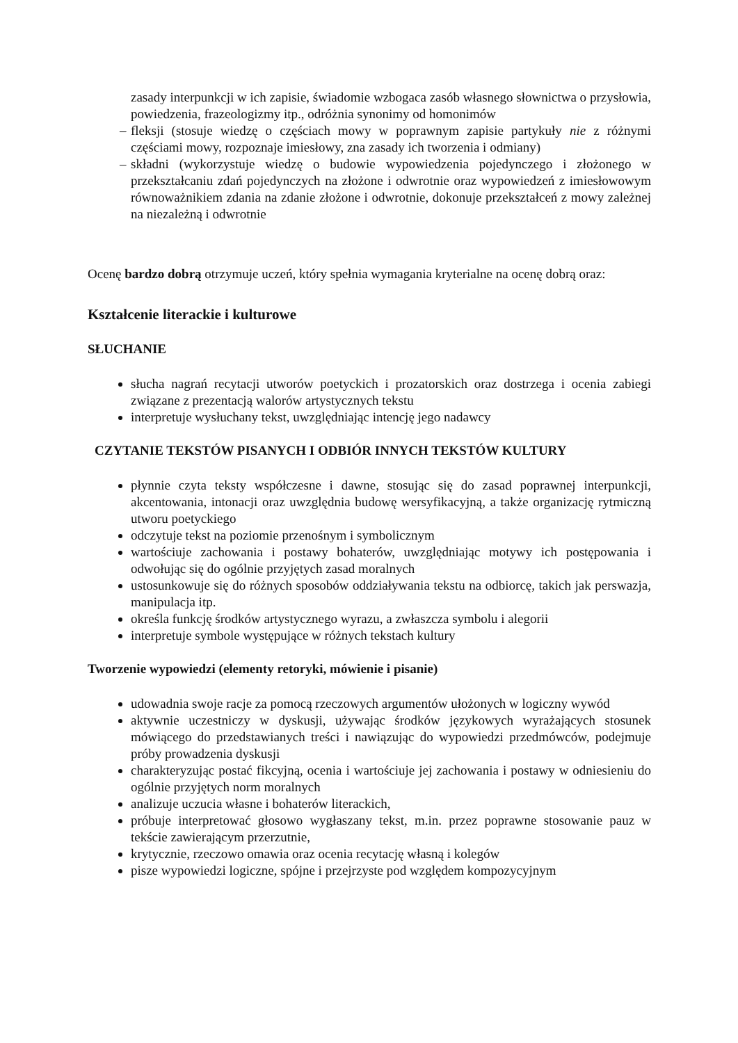zasady interpunkcji w ich zapisie, świadomie wzbogaca zasób własnego słownictwa o przysłowia, powiedzenia, frazeologizmy itp., odróżnia synonimy od homonimów
– fleksji (stosuje wiedzę o częściach mowy w poprawnym zapisie partykuły nie z różnymi częściami mowy, rozpoznaje imiesłowy, zna zasady ich tworzenia i odmiany)
– składni (wykorzystuje wiedzę o budowie wypowiedzenia pojedynczego i złożonego w przekształcaniu zdań pojedynczych na złożone i odwrotnie oraz wypowiedzeń z imiesłowowym równoważnikiem zdania na zdanie złożone i odwrotnie, dokonuje przekształceń z mowy zależnej na niezależną i odwrotnie
Ocenę bardzo dobrą otrzymuje uczeń, który spełnia wymagania kryterialne na ocenę dobrą oraz:
Kształcenie literackie i kulturowe
SŁUCHANIE
słucha nagrań recytacji utworów poetyckich i prozatorskich oraz dostrzega i ocenia zabiegi związane z prezentacją walorów artystycznych tekstu
interpretuje wysłuchany tekst, uwzględniając intencję jego nadawcy
CZYTANIE TEKSTÓW PISANYCH I ODBIÓR INNYCH TEKSTÓW KULTURY
płynnie czyta teksty współczesne i dawne, stosując się do zasad poprawnej interpunkcji, akcentowania, intonacji oraz uwzględnia budowę wersyfikacyjną, a także organizację rytmiczną utworu poetyckiego
odczytuje tekst na poziomie przenośnym i symbolicznym
wartościuje zachowania i postawy bohaterów, uwzględniając motywy ich postępowania i odwołując się do ogólnie przyjętych zasad moralnych
ustosunkowuje się do różnych sposobów oddziaływania tekstu na odbiorcę, takich jak perswazja, manipulacja itp.
określa funkcję środków artystycznego wyrazu, a zwłaszcza symbolu i alegorii
interpretuje symbole występujące w różnych tekstach kultury
Tworzenie wypowiedzi (elementy retoryki, mówienie i pisanie)
udowadnia swoje racje za pomocą rzeczowych argumentów ułożonych w logiczny wywód
aktywnie uczestniczy w dyskusji, używając środków językowych wyrażających stosunek mówiącego do przedstawianych treści i nawiązując do wypowiedzi przedmówców, podejmuje próby prowadzenia dyskusji
charakteryzując postać fikcyjną, ocenia i wartościuje jej zachowania i postawy w odniesieniu do ogólnie przyjętych norm moralnych
analizuje uczucia własne i bohaterów literackich,
próbuje interpretować głosowo wygłaszany tekst, m.in. przez poprawne stosowanie pauz w tekście zawierającym przerzutnie,
krytycznie, rzeczowo omawia oraz ocenia recytację własną i kolegów
pisze wypowiedzi logiczne, spójne i przejrzyste pod względem kompozycyjnym